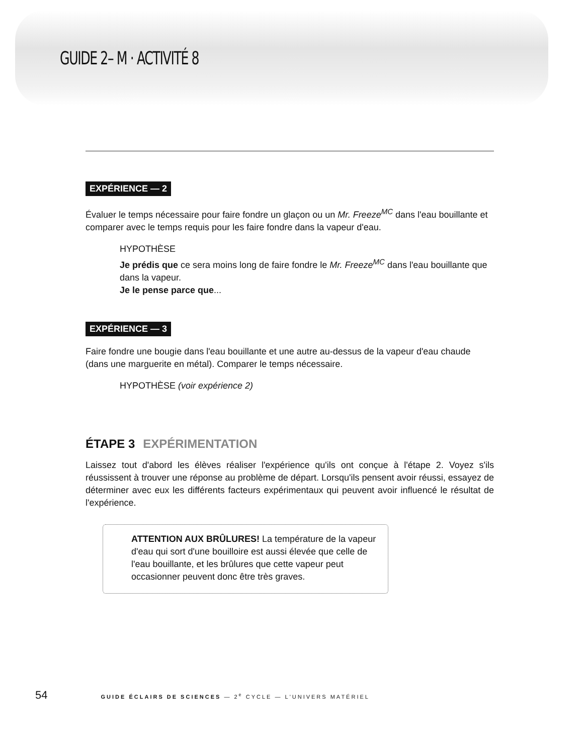GUIDE 2– M · ACTIVITÉ 8
EXPÉRIENCE — 2
Évaluer le temps nécessaire pour faire fondre un glaçon ou un Mr. Freeze<sup>MC</sup> dans l'eau bouillante et comparer avec le temps requis pour les faire fondre dans la vapeur d'eau.
HYPOTHÈSE
Je prédis que ce sera moins long de faire fondre le Mr. Freeze<sup>MC</sup> dans l'eau bouillante que dans la vapeur.
Je le pense parce que...
EXPÉRIENCE — 3
Faire fondre une bougie dans l'eau bouillante et une autre au-dessus de la vapeur d'eau chaude (dans une marguerite en métal). Comparer le temps nécessaire.
HYPOTHÈSE (voir expérience 2)
ÉTAPE 3 EXPÉRIMENTATION
Laissez tout d'abord les élèves réaliser l'expérience qu'ils ont conçue à l'étape 2. Voyez s'ils réussissent à trouver une réponse au problème de départ. Lorsqu'ils pensent avoir réussi, essayez de déterminer avec eux les différents facteurs expérimentaux qui peuvent avoir influencé le résultat de l'expérience.
ATTENTION AUX BRÛLURES! La température de la vapeur d'eau qui sort d'une bouilloire est aussi élevée que celle de l'eau bouillante, et les brûlures que cette vapeur peut occasionner peuvent donc être très graves.
54 GUIDE ÉCLAIRS DE SCIENCES — 2<sup>e</sup> CYCLE — L'UNIVERS MATÉRIEL